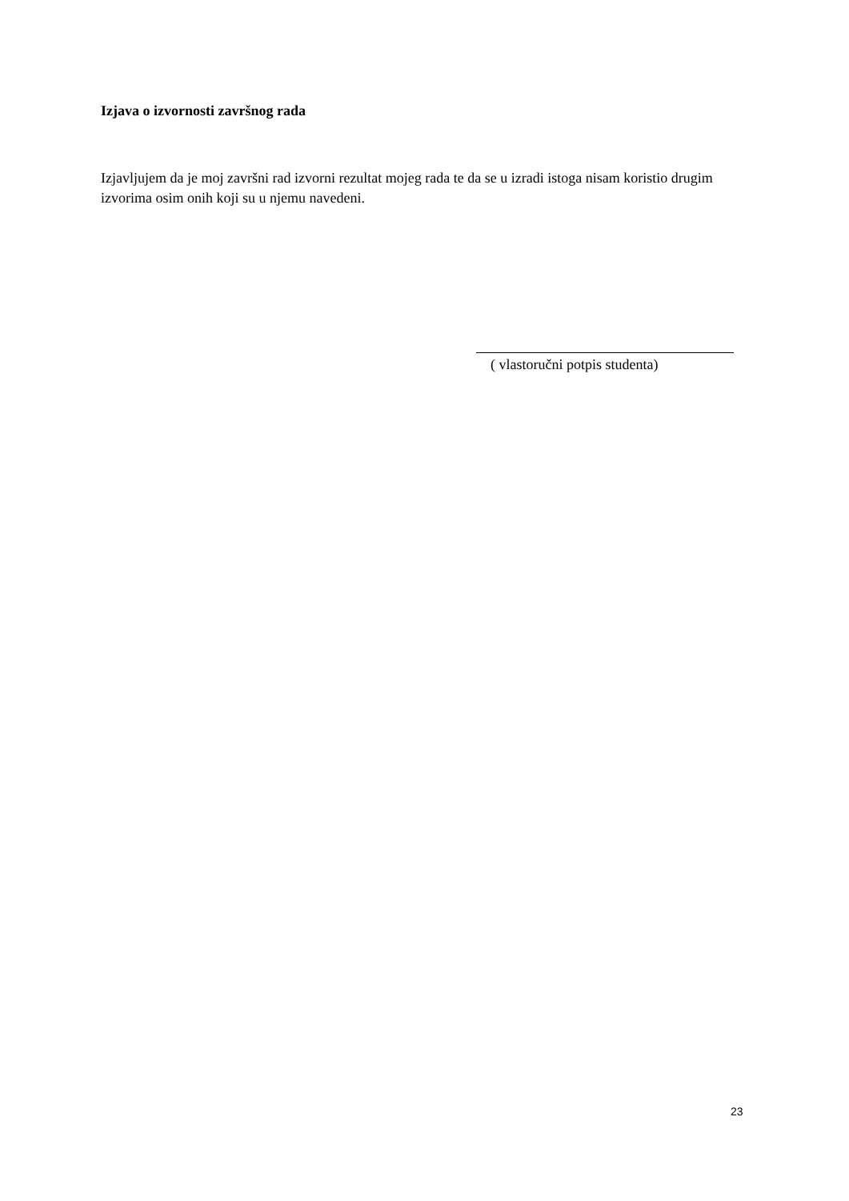Izjava o izvornosti završnog rada
Izjavljujem da je moj završni rad izvorni rezultat mojeg rada te da se u izradi istoga nisam koristio drugim izvorima osim onih koji su u njemu navedeni.
( vlastoručni potpis studenta)
23